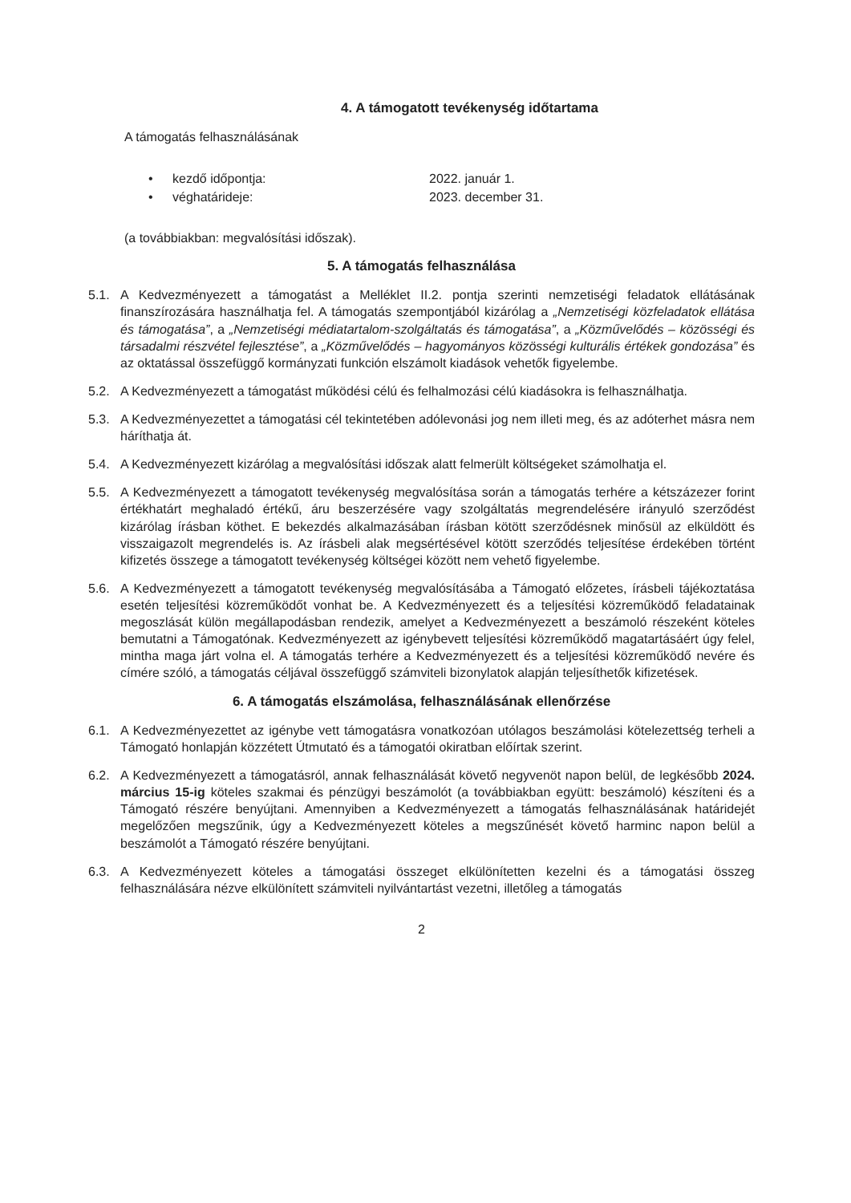4. A támogatott tevékenység időtartama
A támogatás felhasználásának
• kezdő időpontja: 2022. január 1.
• véghatárideje: 2023. december 31.
(a továbbiakban: megvalósítási időszak).
5. A támogatás felhasználása
5.1. A Kedvezményezett a támogatást a Melléklet II.2. pontja szerinti nemzetiségi feladatok ellátásának finanszírozására használhatja fel. A támogatás szempontjából kizárólag a „Nemzetiségi közfeladatok ellátása és támogatása”, a „Nemzetiségi médiatartalom-szolgáltatás és támogatása”, a „Közművelődés – közösségi és társadalmi részvétel fejlesztése”, a „Közművelődés – hagyományos közösségi kulturális értékek gondozása” és az oktatással összefüggő kormányzati funkción elszámolt kiadások vehetők figyelembe.
5.2. A Kedvezményezett a támogatást működési célú és felhalmozási célú kiadásokra is felhasználhatja.
5.3. A Kedvezményezettet a támogatási cél tekintetében adólevonási jog nem illeti meg, és az adóterhet másra nem háríthatja át.
5.4. A Kedvezményezett kizárólag a megvalósítási időszak alatt felmerült költségeket számolhatja el.
5.5. A Kedvezményezett a támogatott tevékenység megvalósítása során a támogatás terhére a kétszázezer forint értékhatárt meghaladó értékű, áru beszerzésére vagy szolgáltatás megrendelésére irányuló szerződést kizárólag írásban köthet. E bekezdés alkalmazásában írásban kötött szerződésnek minősül az elküldött és visszaigazolt megrendelés is. Az írásbeli alak megsértésével kötött szerződés teljesítése érdekében történt kifizetés összege a támogatott tevékenység költségei között nem vehető figyelembe.
5.6. A Kedvezményezett a támogatott tevékenység megvalósításába a Támogató előzetes, írásbeli tájékoztatása esetén teljesítési közreműködőt vonhat be. A Kedvezményezett és a teljesítési közreműködő feladatainak megoszlását külön megállapodásban rendezik, amelyet a Kedvezményezett a beszámoló részeként köteles bemutatni a Támogatónak. Kedvezményezett az igénybevett teljesítési közreműködő magatartásáért úgy felel, mintha maga járt volna el. A támogatás terhére a Kedvezményezett és a teljesítési közreműködő nevére és címére szóló, a támogatás céljával összefüggő számviteli bizonylatok alapján teljesíthetők kifizetések.
6. A támogatás elszámolása, felhasználásának ellenőrzése
6.1. A Kedvezményezettet az igénybe vett támogatásra vonatkozóan utólagos beszámolási kötelezettség terheli a Támogató honlapján közzétett Útmutató és a támogatói okiratban előírtak szerint.
6.2. A Kedvezményezett a támogatásról, annak felhasználását követő negyvenöt napon belül, de legkésőbb 2024. március 15-ig köteles szakmai és pénzügyi beszámolót (a továbbiakban együtt: beszámoló) készíteni és a Támogató részére benyújtani. Amennyiben a Kedvezményezett a támogatás felhasználásának határidejét megelőzően megszűnik, úgy a Kedvezményezett köteles a megszűnését követő harminc napon belül a beszámolót a Támogató részére benyújtani.
6.3. A Kedvezményezett köteles a támogatási összeget elkülönítetten kezelni és a támogatási összeg felhasználására nézve elkülönített számviteli nyilvántartást vezetni, illetőleg a támogatás
2